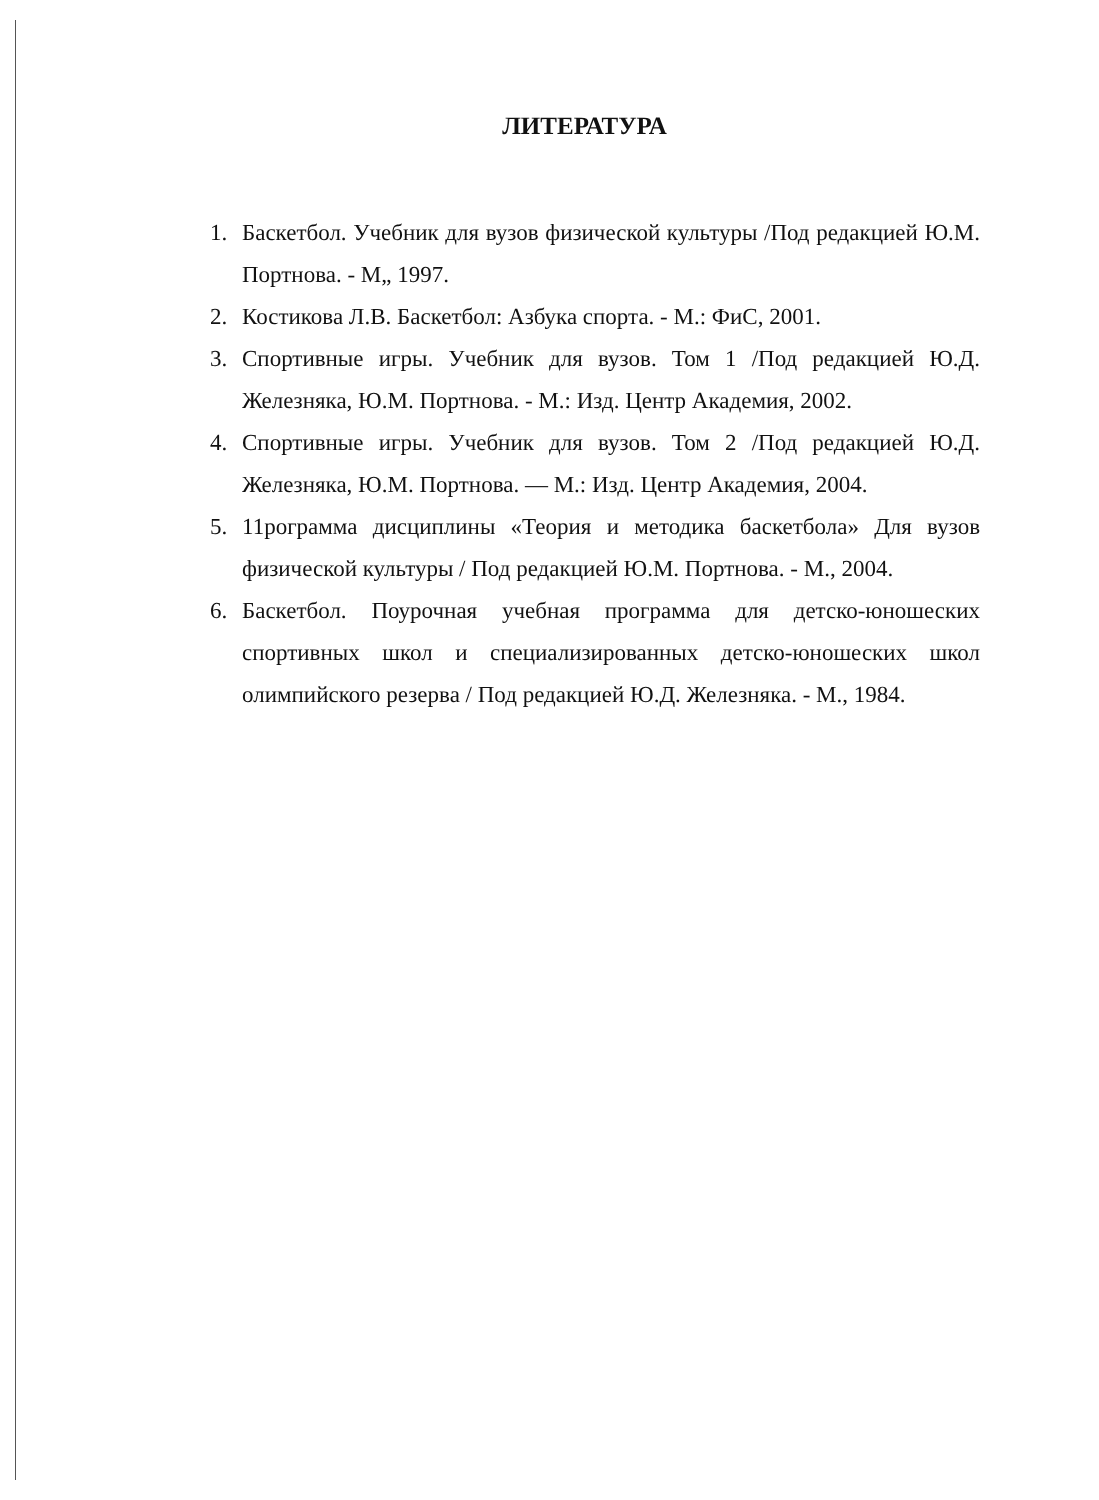ЛИТЕРАТУРА
1. Баскетбол. Учебник для вузов физической культуры /Под редакцией Ю.М. Портнова. - М„ 1997.
2. Костикова Л.В. Баскетбол: Азбука спорта. - М.: ФиС, 2001.
3. Спортивные игры. Учебник для вузов. Том 1 /Под редакцией Ю.Д. Железняка, Ю.М. Портнова. - М.: Изд. Центр Академия, 2002.
4. Спортивные игры. Учебник для вузов. Том 2 /Под редакцией Ю.Д. Железняка, Ю.М. Портнова. — М.: Изд. Центр Академия, 2004.
5. 11рограмма дисциплины «Теория и методика баскетбола» Для вузов физической культуры / Под редакцией Ю.М. Портнова. - М., 2004.
6. Баскетбол. Поурочная учебная программа для детско-юношеских спортивных школ и специализированных детско-юношеских школ олимпийского резерва / Под редакцией Ю.Д. Железняка. - М., 1984.